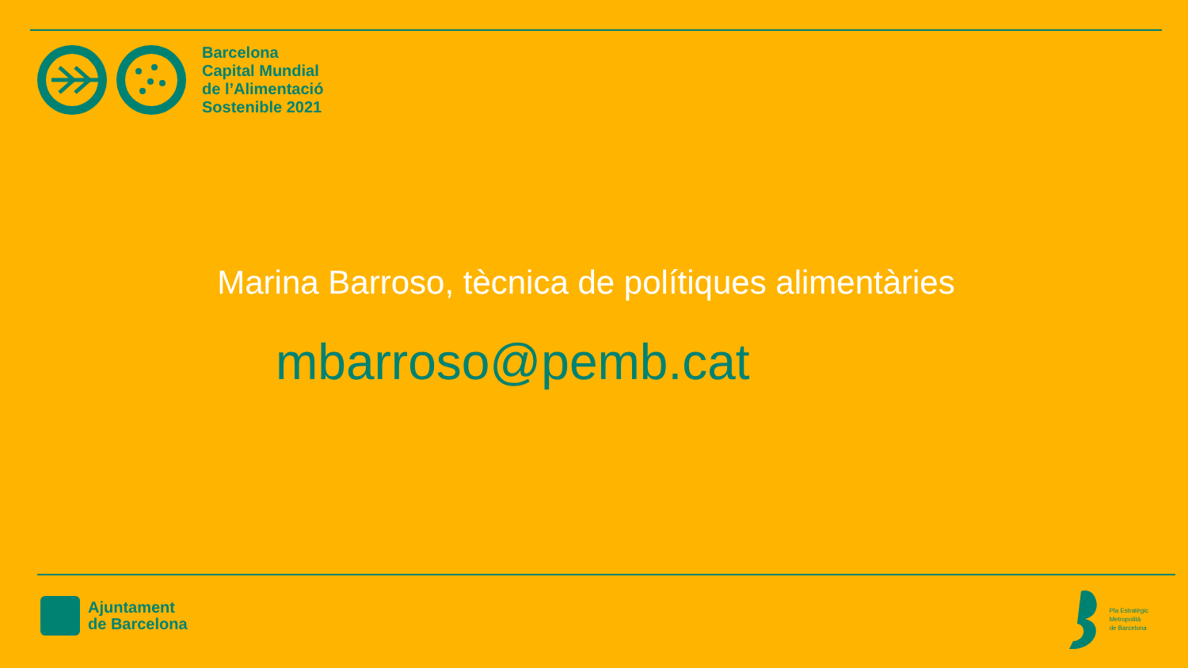Barcelona
Capital Mundial
de l’Alimentació
Sostenible 2021
Marina Barroso, tècnica de polítiques alimentàries
mbarroso@pemb.cat
Ajuntament
de Barcelona
Pla Estratègic
Metropolità
de Barcelona